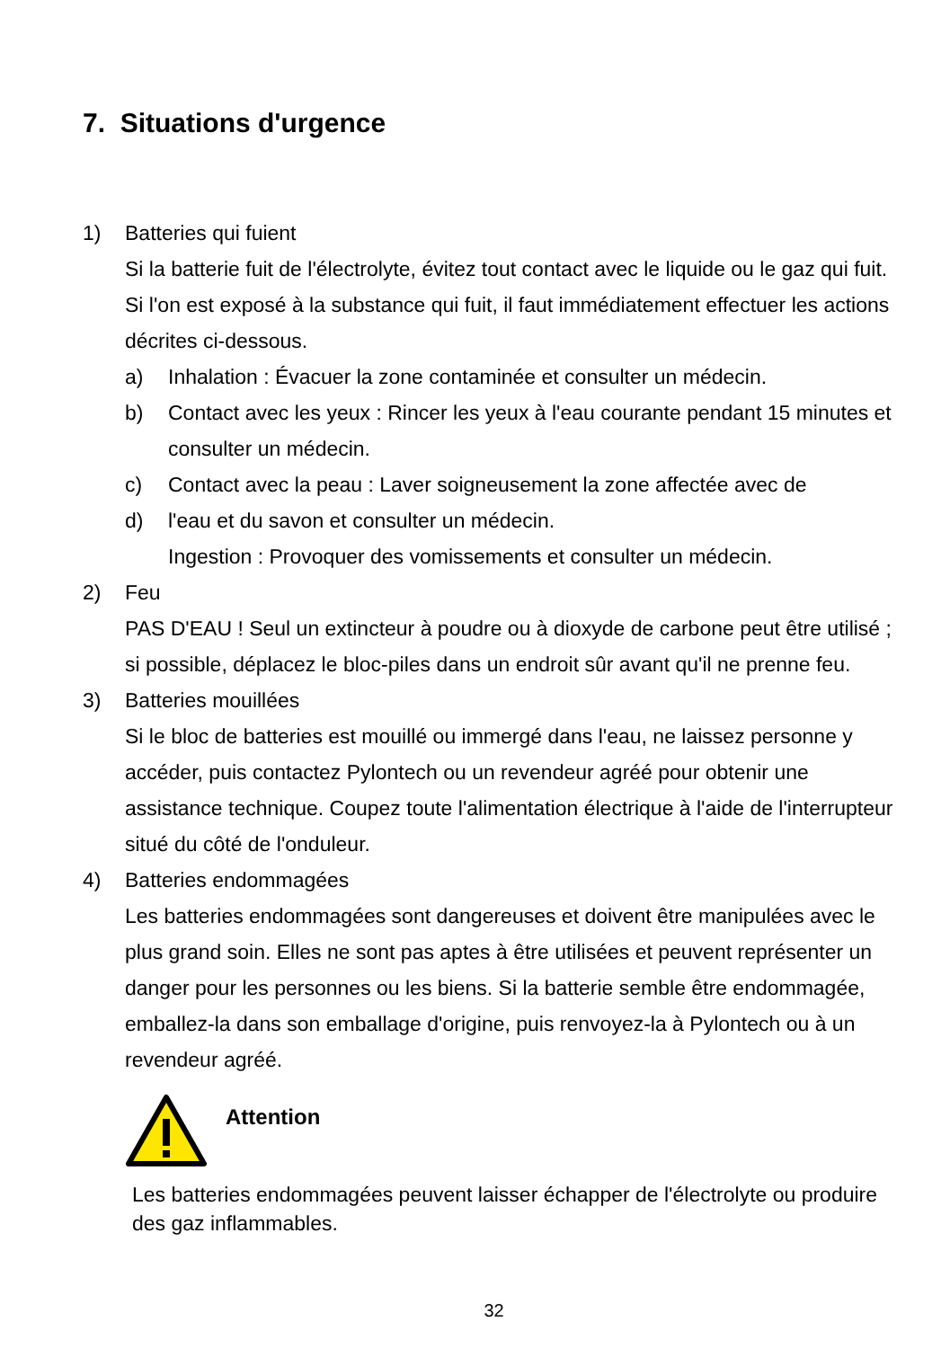7. Situations d'urgence
1) Batteries qui fuient
Si la batterie fuit de l'électrolyte, évitez tout contact avec le liquide ou le gaz qui fuit. Si l'on est exposé à la substance qui fuit, il faut immédiatement effectuer les actions décrites ci-dessous.
a) Inhalation : Évacuer la zone contaminée et consulter un médecin.
b) Contact avec les yeux : Rincer les yeux à l'eau courante pendant 15 minutes et consulter un médecin.
c) Contact avec la peau : Laver soigneusement la zone affectée avec de
d) l'eau et du savon et consulter un médecin.
Ingestion : Provoquer des vomissements et consulter un médecin.
2) Feu
PAS D'EAU ! Seul un extincteur à poudre ou à dioxyde de carbone peut être utilisé ; si possible, déplacez le bloc-piles dans un endroit sûr avant qu'il ne prenne feu.
3) Batteries mouillées
Si le bloc de batteries est mouillé ou immergé dans l'eau, ne laissez personne y accéder, puis contactez Pylontech ou un revendeur agréé pour obtenir une assistance technique. Coupez toute l'alimentation électrique à l'aide de l'interrupteur situé du côté de l'onduleur.
4) Batteries endommagées
Les batteries endommagées sont dangereuses et doivent être manipulées avec le plus grand soin. Elles ne sont pas aptes à être utilisées et peuvent représenter un danger pour les personnes ou les biens. Si la batterie semble être endommagée, emballez-la dans son emballage d'origine, puis renvoyez-la à Pylontech ou à un revendeur agréé.
Attention
Les batteries endommagées peuvent laisser échapper de l'électrolyte ou produire des gaz inflammables.
32